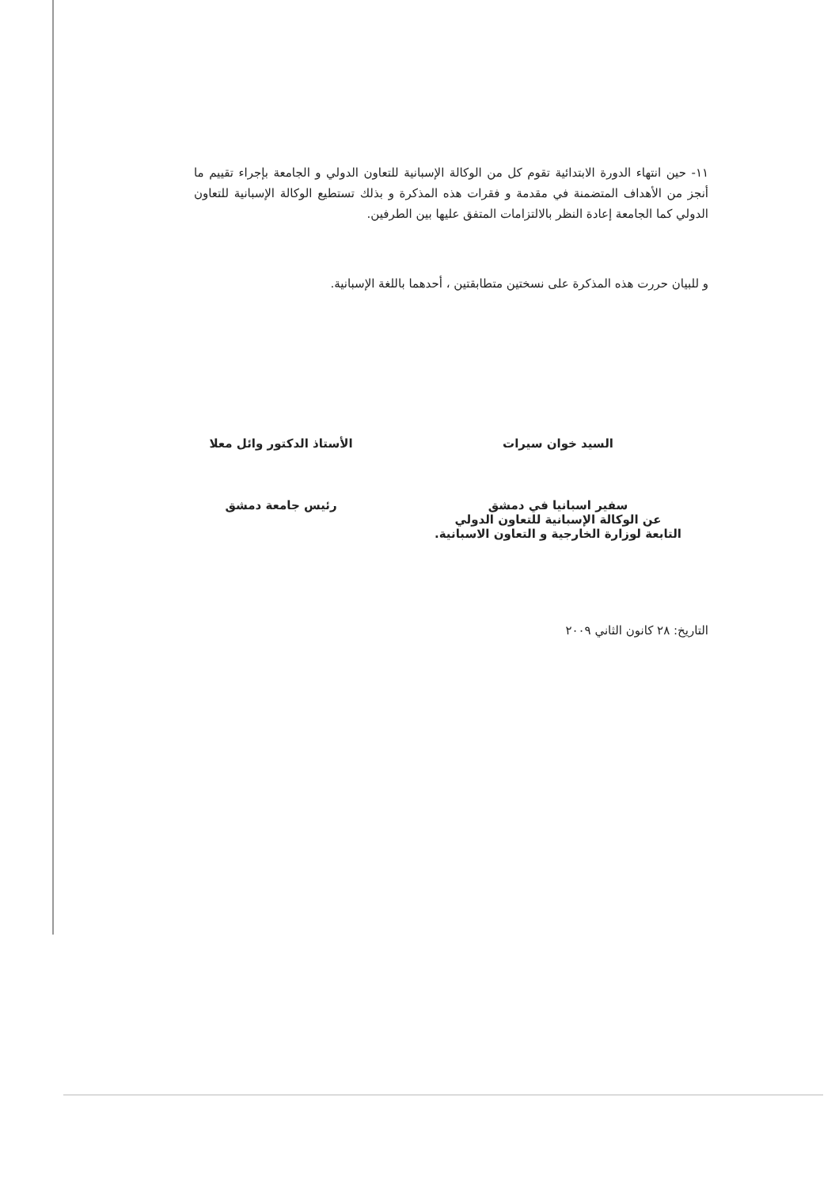١١- حين انتهاء الدورة الابتدائية تقوم كل من الوكالة الإسبانية للتعاون الدولي و الجامعة بإجراء تقييم ما أنجز من الأهداف المتضمنة في مقدمة و فقرات هذه المذكرة و بذلك تستطيع الوكالة الإسبانية للتعاون الدولي كما الجامعة إعادة النظر بالالتزامات المتفق عليها بين الطرفين.
و للبيان حررت هذه المذكرة على نسختين متطابقتين ، أحدهما باللغة الإسبانية.
السيد خوان سيرات
سفير اسبانيا في دمشق
عن الوكالة الإسبانية للتعاون الدولي
التابعة لوزارة الخارجية و التعاون الاسبانية.
الأستاذ الدكتور وائل معلا
رئيس جامعة دمشق
التاريخ: ٢٨ كانون الثاني ٢٠٠٩